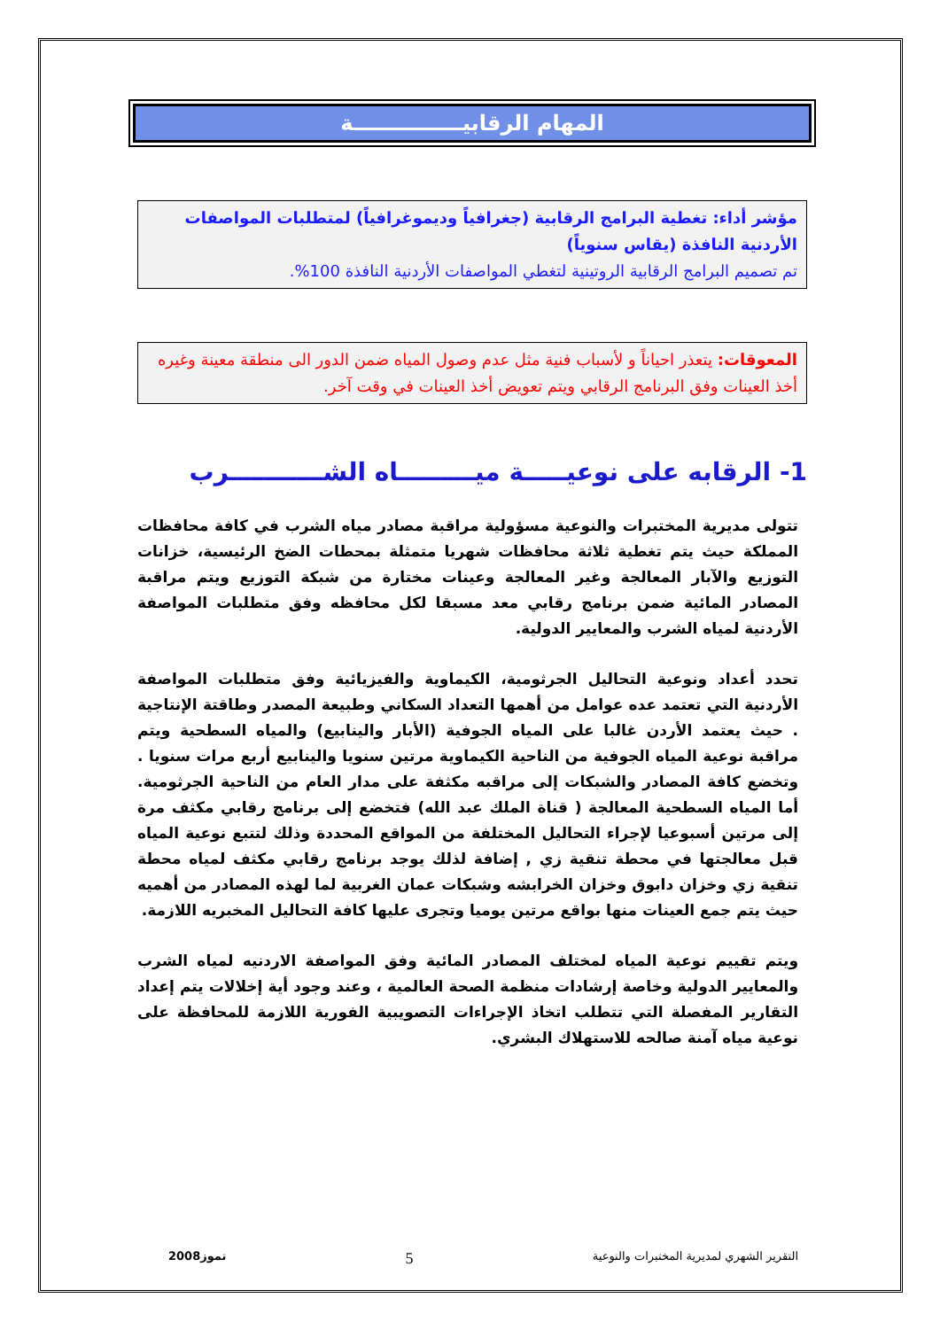المهام الرقابيـــــــــــــــة
مؤشر أداء: تغطية البرامج الرقابية (جغرافياً وديموغرافياً) لمتطلبات المواصفات الأردنية النافذة (يقاس سنوياً)
تم تصميم البرامج الرقابية الروتينية لتغطي المواصفات الأردنية النافذة 100%.
المعوقات: يتعذر احياناً و لأسباب فنية مثل عدم وصول المياه ضمن الدور الى منطقة معينة وغيره أخذ العينات وفق البرنامج الرقابي ويتم تعويض أخذ العينات في وقت آخر.
1- الرقابه على نوعيـــــة ميـــــــــاه الشـــــــــــرب
تتولى مديرية المختبرات والنوعية مسؤولية مراقبة مصادر مياه الشرب في كافة محافظات المملكة حيث يتم تغطية ثلاثة محافظات شهريا متمثلة بمحطات الضخ الرئيسية، خزانات التوزيع والآبار المعالجة وغير المعالجة وعينات مختارة من شبكة التوزيع ويتم مراقبة المصادر المائية ضمن برنامج رقابي معد مسبقا لكل محافظه وفق متطلبات المواصفة الأردنية لمياه الشرب والمعايير الدولية.
تحدد أعداد ونوعية التحاليل الجرثومية، الكيماوية والفيزيائية وفق متطلبات المواصفة الأردنية التي تعتمد عده عوامل من أهمها التعداد السكاني وطبيعة المصدر وطاقتة الإنتاجية . حيث يعتمد الأردن غالبا على المياه الجوفية (الأبار والينابيع) والمياه السطحية ويتم مراقبة نوعية المياه الجوفية من الناحية الكيماوية مرتين سنويا والينابيع أربع مرات سنويا . وتخضع كافة المصادر والشبكات إلى مراقبه مكثفة على مدار العام من الناحية الجرثومية. أما المياه السطحية المعالجة ( قناة الملك عبد الله) فتخضع إلى برنامج رقابي مكثف مرة إلى مرتين أسبوعيا لإجراء التحاليل المختلفة من المواقع المحددة وذلك لتتبع نوعية المياه قبل معالجتها في محطة تنقية زي , إضافة لذلك يوجد برنامج رقابي مكثف لمياه محطة تنقية زي وخزان دابوق وخزان الخرابشه وشبكات عمان الغربية لما لهذه المصادر من أهميه حيث يتم جمع العينات منها بواقع مرتين يوميا وتجرى عليها كافة التحاليل المخبريه اللازمة.
ويتم تقييم نوعية المياه لمختلف المصادر المائية وفق المواصفة الاردنيه لمياه الشرب والمعايير الدولية وخاصة إرشادات منظمة الصحة العالمية ، وعند وجود أية إخلالات يتم إعداد التقارير المفصلة التي تتطلب اتخاذ الإجراءات التصويبية الفورية اللازمة للمحافظة على نوعية مياه آمنة صالحه للاستهلاك البشري.
التقرير الشهري لمديرية المختبرات والنوعية 5 تموز2008